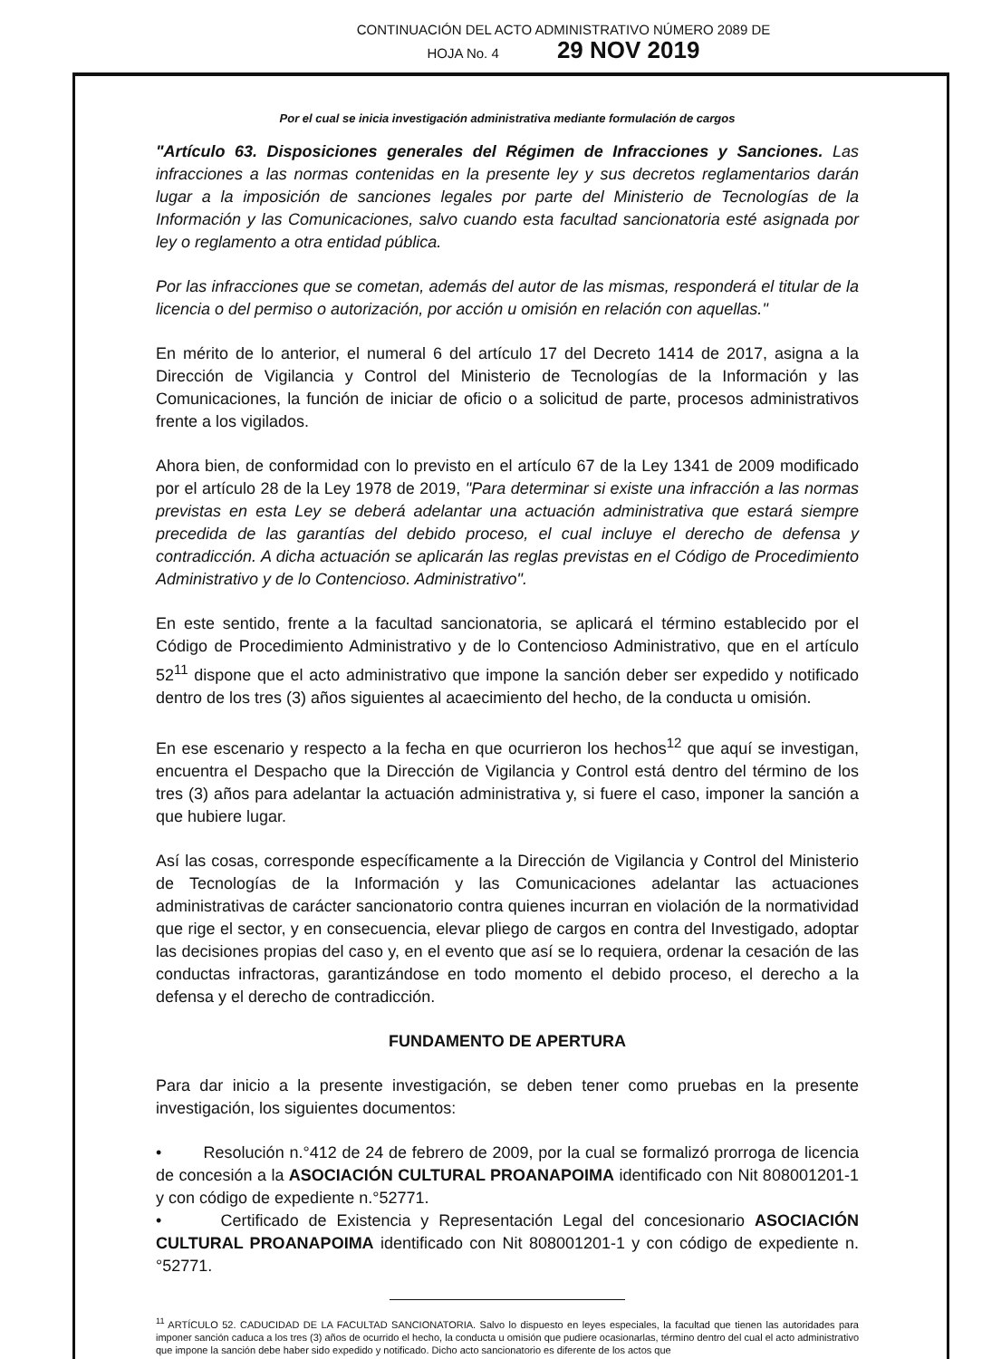CONTINUACIÓN DEL ACTO ADMINISTRATIVO NÚMERO 2089 DE
HOJA No. 4 29 NOV 2019
Por el cual se inicia investigación administrativa mediante formulación de cargos
"Artículo 63. Disposiciones generales del Régimen de Infracciones y Sanciones. Las infracciones a las normas contenidas en la presente ley y sus decretos reglamentarios darán lugar a la imposición de sanciones legales por parte del Ministerio de Tecnologías de la Información y las Comunicaciones, salvo cuando esta facultad sancionatoria esté asignada por ley o reglamento a otra entidad pública.
Por las infracciones que se cometan, además del autor de las mismas, responderá el titular de la licencia o del permiso o autorización, por acción u omisión en relación con aquellas."
En mérito de lo anterior, el numeral 6 del artículo 17 del Decreto 1414 de 2017, asigna a la Dirección de Vigilancia y Control del Ministerio de Tecnologías de la Información y las Comunicaciones, la función de iniciar de oficio o a solicitud de parte, procesos administrativos frente a los vigilados.
Ahora bien, de conformidad con lo previsto en el artículo 67 de la Ley 1341 de 2009 modificado por el artículo 28 de la Ley 1978 de 2019, "Para determinar si existe una infracción a las normas previstas en esta Ley se deberá adelantar una actuación administrativa que estará siempre precedida de las garantías del debido proceso, el cual incluye el derecho de defensa y contradicción. A dicha actuación se aplicarán las reglas previstas en el Código de Procedimiento Administrativo y de lo Contencioso. Administrativo".
En este sentido, frente a la facultad sancionatoria, se aplicará el término establecido por el Código de Procedimiento Administrativo y de lo Contencioso Administrativo, que en el artículo 52<sup>11</sup> dispone que el acto administrativo que impone la sanción deber ser expedido y notificado dentro de los tres (3) años siguientes al acaecimiento del hecho, de la conducta u omisión.
En ese escenario y respecto a la fecha en que ocurrieron los hechos<sup>12</sup> que aquí se investigan, encuentra el Despacho que la Dirección de Vigilancia y Control está dentro del término de los tres (3) años para adelantar la actuación administrativa y, si fuere el caso, imponer la sanción a que hubiere lugar.
Así las cosas, corresponde específicamente a la Dirección de Vigilancia y Control del Ministerio de Tecnologías de la Información y las Comunicaciones adelantar las actuaciones administrativas de carácter sancionatorio contra quienes incurran en violación de la normatividad que rige el sector, y en consecuencia, elevar pliego de cargos en contra del Investigado, adoptar las decisiones propias del caso y, en el evento que así se lo requiera, ordenar la cesación de las conductas infractoras, garantizándose en todo momento el debido proceso, el derecho a la defensa y el derecho de contradicción.
FUNDAMENTO DE APERTURA
Para dar inicio a la presente investigación, se deben tener como pruebas en la presente investigación, los siguientes documentos:
• Resolución n.°412 de 24 de febrero de 2009, por la cual se formalizó prorroga de licencia de concesión a la ASOCIACIÓN CULTURAL PROANAPOIMA identificado con Nit 808001201-1 y con código de expediente n.°52771.
• Certificado de Existencia y Representación Legal del concesionario ASOCIACIÓN CULTURAL PROANAPOIMA identificado con Nit 808001201-1 y con código de expediente n.°52771.
<sup>11</sup> ARTÍCULO 52. CADUCIDAD DE LA FACULTAD SANCIONATORIA. Salvo lo dispuesto en leyes especiales, la facultad que tienen las autoridades para imponer sanción caduca a los tres (3) años de ocurrido el hecho, la conducta u omisión que pudiere ocasionarlas, término dentro del cual el acto administrativo que impone la sanción debe haber sido expedido y notificado. Dicho acto sancionatorio es diferente de los actos que